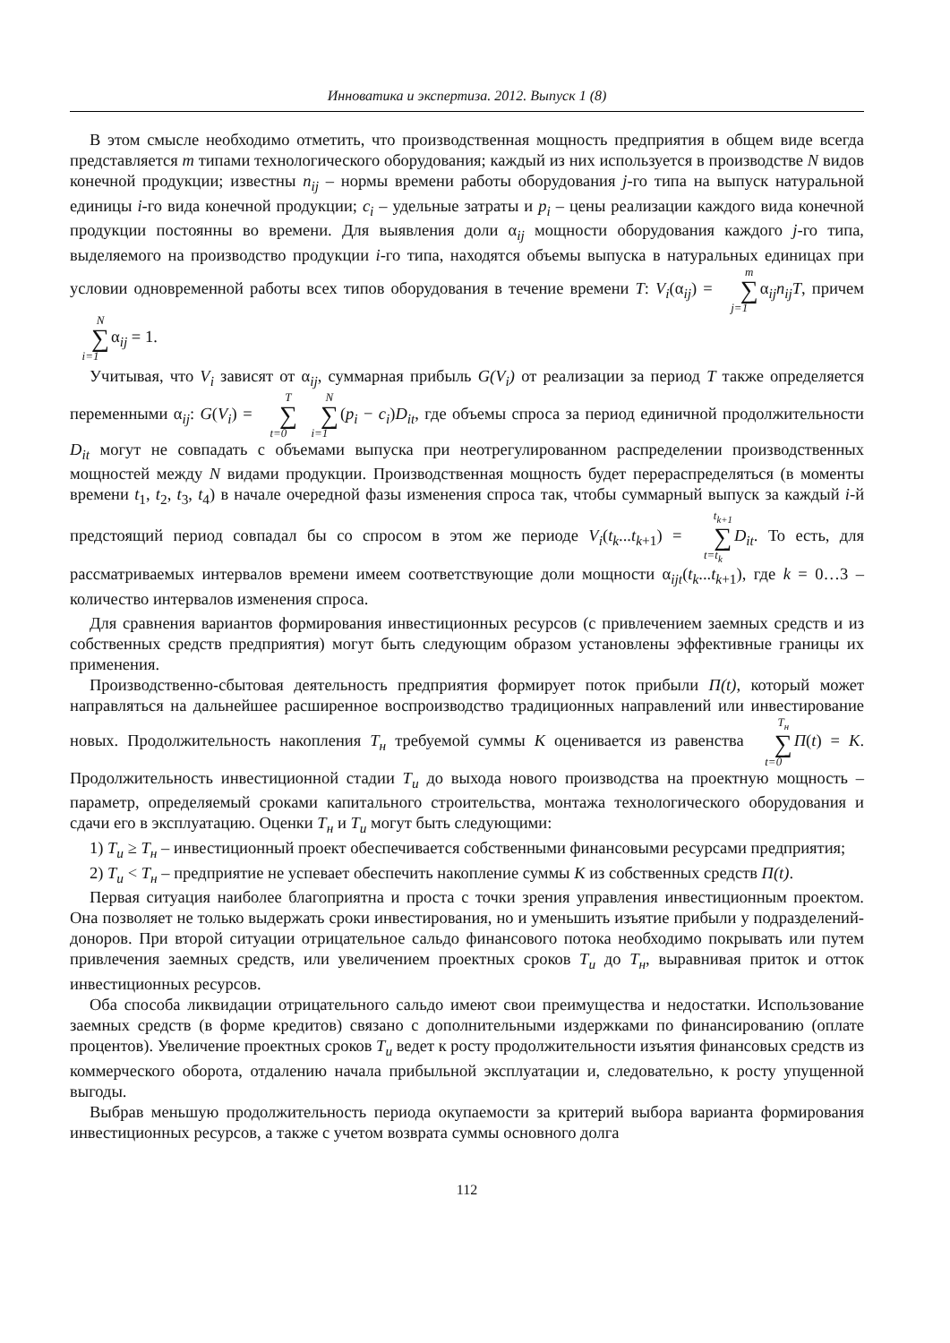Инноватика и экспертиза. 2012. Выпуск 1 (8)
В этом смысле необходимо отметить, что производственная мощность предприятия в общем виде всегда представляется m типами технологического оборудования; каждый из них используется в производстве N видов конечной продукции; известны n<sub>ij</sub> – нормы времени работы оборудования j-го типа на выпуск натуральной единицы i-го вида конечной продукции; c<sub>i</sub> – удельные затраты и p<sub>i</sub> – цены реализации каждого вида конечной продукции постоянны во времени. Для выявления доли α<sub>ij</sub> мощности оборудования каждого j-го типа, выделяемого на производство продукции i-го типа, находятся объемы выпуска в натуральных единицах при условии одновременной работы всех типов оборудования в течение времени T: V<sub>i</sub>(α<sub>ij</sub>) = m ∑ j=1α<sub>ij</sub>n<sub>ij</sub>T, причем N ∑ i=1α<sub>ij</sub> = 1.
Учитывая, что V<sub>i</sub> зависят от α<sub>ij</sub>, суммарная прибыль G(V<sub>i</sub>) от реализации за период T также определяется переменными α<sub>ij</sub>: G(V<sub>i</sub>) = T ∑ t=0 N ∑ i=1(p<sub>i</sub> − c<sub>i</sub>)D<sub>it</sub>, где объемы спроса за период единичной продолжительности D<sub>it</sub> могут не совпадать с объемами выпуска при неотрегулированном распределении производственных мощностей между N видами продукции. Производственная мощность будет перераспределяться (в моменты времени t<sub>1</sub>, t<sub>2</sub>, t<sub>3</sub>, t<sub>4</sub>) в начале очередной фазы изменения спроса так, чтобы суммарный выпуск за каждый i-й предстоящий период совпадал бы со спросом в этом же периоде V<sub>i</sub>(t<sub>k</sub>...t<sub>k+1</sub>) = t<sub>k+1</sub> ∑ t=t<sub>k</sub> D<sub>it</sub>. То есть, для рассматриваемых интервалов времени имеем соответствующие доли мощности α<sub>ijt</sub>(t<sub>k</sub>...t<sub>k+1</sub>), где k = 0…3 – количество интервалов изменения спроса.
Для сравнения вариантов формирования инвестиционных ресурсов (с привлечением заемных средств и из собственных средств предприятия) могут быть следующим образом установлены эффективные границы их применения.
Производственно-сбытовая деятельность предприятия формирует поток прибыли П(t), который может направляться на дальнейшее расширенное воспроизводство традиционных направлений или инвестирование новых. Продолжительность накопления T<sub>н</sub> требуемой суммы K оценивается из равенства T<sub>н</sub> ∑ t=0 П(t) = K. Продолжительность инвестиционной стадии T<sub>и</sub> до выхода нового производства на проектную мощность – параметр, определяемый сроками капитального строительства, монтажа технологического оборудования и сдачи его в эксплуатацию. Оценки T<sub>н</sub> и T<sub>и</sub> могут быть следующими:
1) T<sub>и</sub> ≥ T<sub>н</sub> – инвестиционный проект обеспечивается собственными финансовыми ресурсами предприятия;
2) T<sub>и</sub> < T<sub>н</sub> – предприятие не успевает обеспечить накопление суммы K из собственных средств П(t).
Первая ситуация наиболее благоприятна и проста с точки зрения управления инвестиционным проектом. Она позволяет не только выдержать сроки инвестирования, но и уменьшить изъятие прибыли у подразделений-доноров. При второй ситуации отрицательное сальдо финансового потока необходимо покрывать или путем привлечения заемных средств, или увеличением проектных сроков T<sub>и</sub> до T<sub>н</sub>, выравнивая приток и отток инвестиционных ресурсов.
Оба способа ликвидации отрицательного сальдо имеют свои преимущества и недостатки. Использование заемных средств (в форме кредитов) связано с дополнительными издержками по финансированию (оплате процентов). Увеличение проектных сроков T<sub>и</sub> ведет к росту продолжительности изъятия финансовых средств из коммерческого оборота, отдалению начала прибыльной эксплуатации и, следовательно, к росту упущенной выгоды.
Выбрав меньшую продолжительность периода окупаемости за критерий выбора варианта формирования инвестиционных ресурсов, а также с учетом возврата суммы основного долга
112